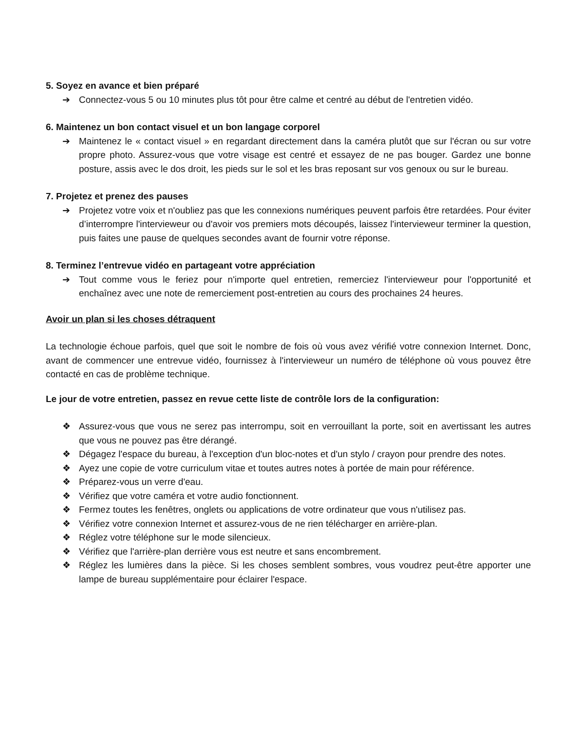5. Soyez en avance et bien préparé
➔ Connectez-vous 5 ou 10 minutes plus tôt pour être calme et centré au début de l'entretien vidéo.
6. Maintenez un bon contact visuel et un bon langage corporel
➔ Maintenez le « contact visuel » en regardant directement dans la caméra plutôt que sur l'écran ou sur votre propre photo. Assurez-vous que votre visage est centré et essayez de ne pas bouger. Gardez une bonne posture, assis avec le dos droit, les pieds sur le sol et les bras reposant sur vos genoux ou sur le bureau.
7. Projetez et prenez des pauses
➔ Projetez votre voix et n'oubliez pas que les connexions numériques peuvent parfois être retardées. Pour éviter d’interrompre l'intervieweur ou d'avoir vos premiers mots découpés, laissez l'intervieweur terminer la question, puis faites une pause de quelques secondes avant de fournir votre réponse.
8. Terminez l’entrevue vidéo en partageant votre appréciation
➔ Tout comme vous le feriez pour n'importe quel entretien, remerciez l'intervieweur pour l'opportunité et enchaînez avec une note de remerciement post-entretien au cours des prochaines 24 heures.
Avoir un plan si les choses détraquent
La technologie échoue parfois, quel que soit le nombre de fois où vous avez vérifié votre connexion Internet. Donc, avant de commencer une entrevue vidéo, fournissez à l'intervieweur un numéro de téléphone où vous pouvez être contacté en cas de problème technique.
Le jour de votre entretien, passez en revue cette liste de contrôle lors de la configuration:
❖ Assurez-vous que vous ne serez pas interrompu, soit en verrouillant la porte, soit en avertissant les autres que vous ne pouvez pas être dérangé.
❖ Dégagez l'espace du bureau, à l'exception d'un bloc-notes et d'un stylo / crayon pour prendre des notes.
❖ Ayez une copie de votre curriculum vitae et toutes autres notes à portée de main pour référence.
❖ Préparez-vous un verre d'eau.
❖ Vérifiez que votre caméra et votre audio fonctionnent.
❖ Fermez toutes les fenêtres, onglets ou applications de votre ordinateur que vous n'utilisez pas.
❖ Vérifiez votre connexion Internet et assurez-vous de ne rien télécharger en arrière-plan.
❖ Réglez votre téléphone sur le mode silencieux.
❖ Vérifiez que l'arrière-plan derrière vous est neutre et sans encombrement.
❖ Réglez les lumières dans la pièce. Si les choses semblent sombres, vous voudrez peut-être apporter une lampe de bureau supplémentaire pour éclairer l'espace.